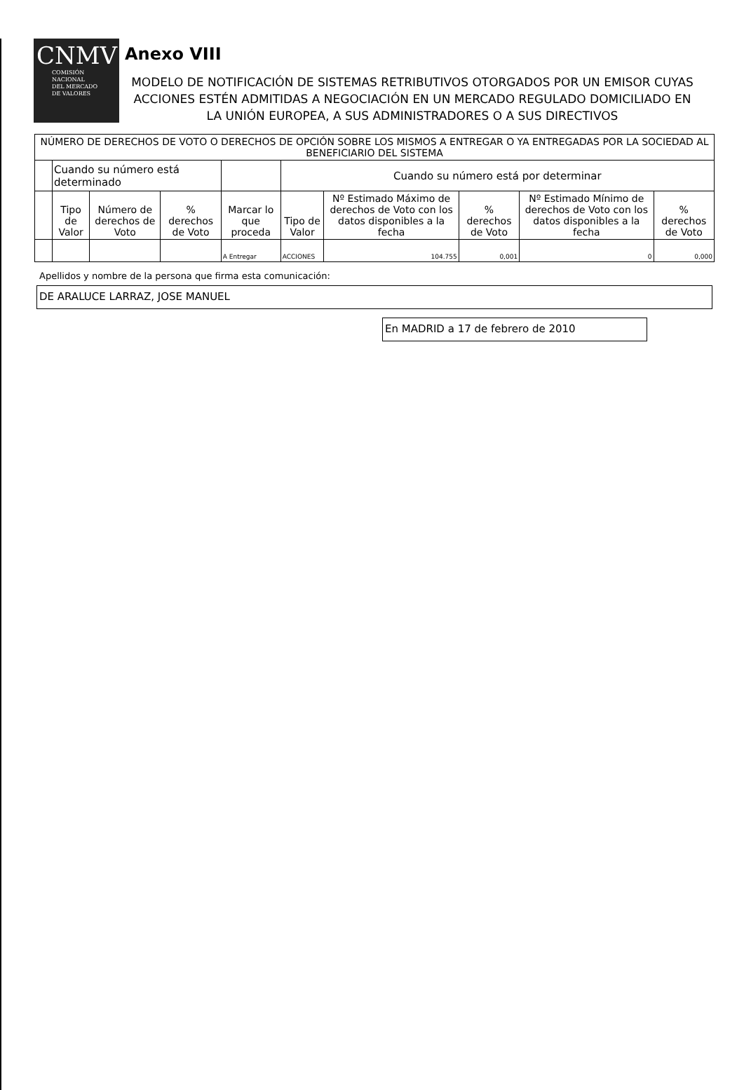CNMV
COMISIÓN
NACIONAL
DEL MERCADO
DE VALORES
Anexo VIII
MODELO DE NOTIFICACIÓN DE SISTEMAS RETRIBUTIVOS OTORGADOS POR UN EMISOR CUYAS ACCIONES ESTÉN ADMITIDAS A NEGOCIACIÓN EN UN MERCADO REGULADO DOMICILIADO EN LA UNIÓN EUROPEA, A SUS ADMINISTRADORES O A SUS DIRECTIVOS
| NÚMERO DE DERECHOS DE VOTO O DERECHOS DE OPCIÓN SOBRE LOS MISMOS A ENTREGAR O YA ENTREGADAS POR LA SOCIEDAD AL BENEFICIARIO DEL SISTEMA | | | | | | | | | |
| --- | --- | --- | --- | --- | --- | --- | --- | --- | --- |
| | Cuando su número está determinado | | | | Cuando su número está por determinar | | | | |
| | Tipo de Valor | Número de derechos de Voto | % derechos de Voto | Marcar lo que proceda | Tipo de Valor | Nº Estimado Máximo de derechos de Voto con los datos disponibles a la fecha | % derechos de Voto | Nº Estimado Mínimo de derechos de Voto con los datos disponibles a la fecha | % derechos de Voto |
| | | | | A Entregar | ACCIONES | 104.755 | 0,001 | 0 | 0,000 |
Apellidos y nombre de la persona que firma esta comunicación:
DE ARALUCE LARRAZ, JOSE MANUEL
En MADRID a 17 de febrero de 2010